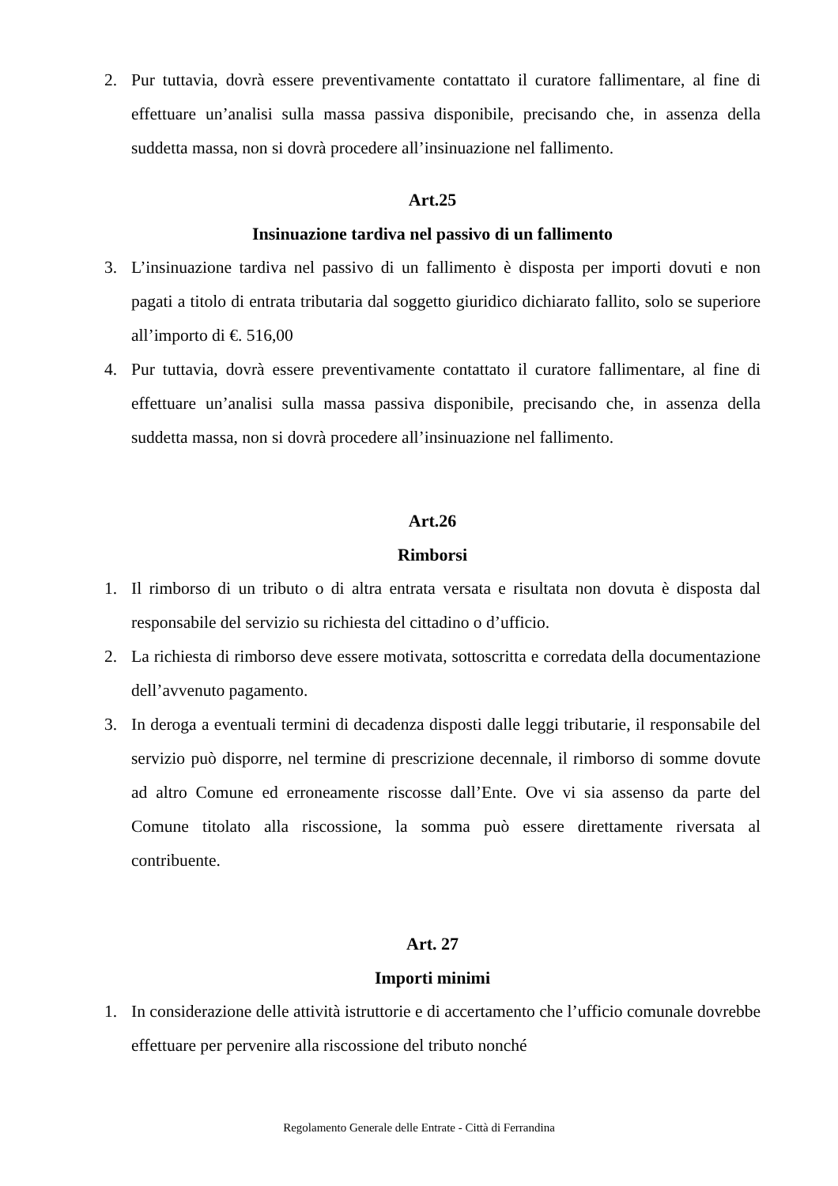2. Pur tuttavia, dovrà essere preventivamente contattato il curatore fallimentare, al fine di effettuare un’analisi sulla massa passiva disponibile, precisando che, in assenza della suddetta massa, non si dovrà procedere all’insinuazione nel fallimento.
Art.25
Insinuazione tardiva nel passivo di un fallimento
3. L’insinuazione tardiva nel passivo di un fallimento è disposta per importi dovuti e non pagati a titolo di entrata tributaria dal soggetto giuridico dichiarato fallito, solo se superiore all’importo di €. 516,00
4. Pur tuttavia, dovrà essere preventivamente contattato il curatore fallimentare, al fine di effettuare un’analisi sulla massa passiva disponibile, precisando che, in assenza della suddetta massa, non si dovrà procedere all’insinuazione nel fallimento.
Art.26
Rimborsi
1. Il rimborso di un tributo o di altra entrata versata e risultata non dovuta è disposta dal responsabile del servizio su richiesta del cittadino o d’ufficio.
2. La richiesta di rimborso deve essere motivata, sottoscritta e corredata della documentazione dell’avvenuto pagamento.
3. In deroga a eventuali termini di decadenza disposti dalle leggi tributarie, il responsabile del servizio può disporre, nel termine di prescrizione decennale, il rimborso di somme dovute ad altro Comune ed erroneamente riscosse dall’Ente. Ove vi sia assenso da parte del Comune titolato alla riscossione, la somma può essere direttamente riversata al contribuente.
Art. 27
Importi minimi
1. In considerazione delle attività istruttorie e di accertamento che l’ufficio comunale dovrebbe effettuare per pervenire alla riscossione del tributo nonché
Regolamento Generale delle Entrate - Città di Ferrandina